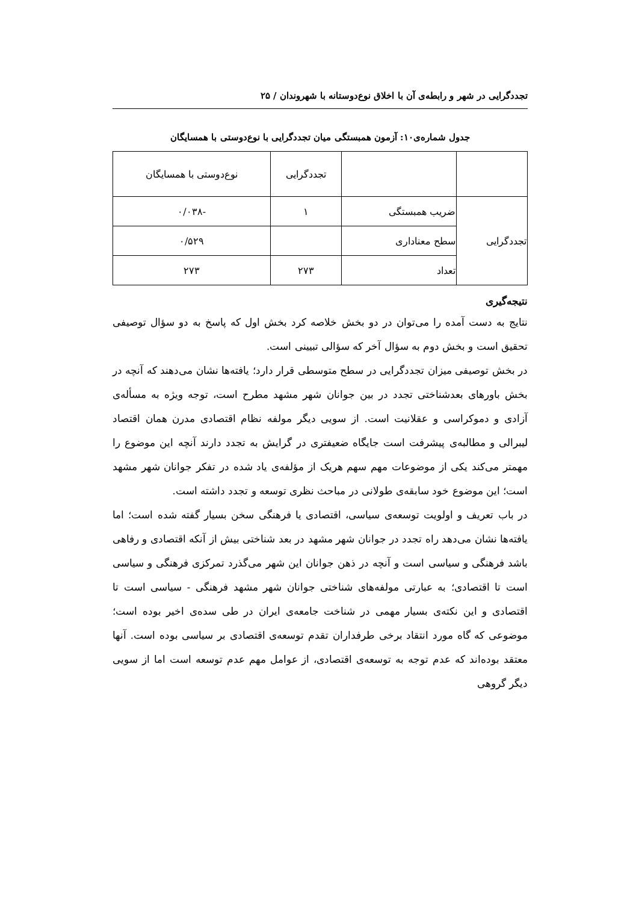تجددگرایی در شهر و رابطه‌ی آن با اخلاق نوع‌دوستانه با شهروندان / ۲۵
جدول شماره‌ی۱۰: آزمون همبستگی میان تجددگرایی با نوع‌دوستی با همسایگان
| | | تجددگرایی | نوع‌دوستی با همسایگان |
| تجددگرایی | ضریب همبستگی | ۱ | -۰/۰۳۸ |
| | سطح معناداری | | ۰/۵۲۹ |
| | تعداد | ۲۷۳ | ۲۷۳ |
نتیجه‌گیری
نتایج به دست آمده را می‌توان در دو بخش خلاصه کرد بخش اول که پاسخ به دو سؤال توصیفی تحقیق است و بخش دوم به سؤال آخر که سؤالی تبیینی است.
در بخش توصیفی میزان تجددگرایی در سطح متوسطی قرار دارد؛ یافته‌ها نشان می‌دهند که آنچه در بخش باورهای بعدشناختی تجدد در بین جوانان شهر مشهد مطرح است، توجه ویژه به مسأله‌ی آزادی و دموکراسی و عقلانیت است. از سویی دیگر مولفه نظام اقتصادی مدرن همان اقتصاد لیبرالی و مطالبه‌ی پیشرفت است جایگاه ضعیفتری در گرایش به تجدد دارند آنچه این موضوع را مهمتر می‌کند یکی از موضوعات مهم سهم هریک از مؤلفه‌ی یاد شده در تفکر جوانان شهر مشهد است؛ این موضوع خود سابقه‌ی طولانی در مباحث نظری توسعه و تجدد داشته است.
در باب تعریف و اولویت توسعه‌ی سیاسی، اقتصادی یا فرهنگی سخن بسیار گفته شده است؛ اما یافته‌ها نشان می‌دهد راه تجدد در جوانان شهر مشهد در بعد شناختی بیش از آنکه اقتصادی و رفاهی باشد فرهنگی و سیاسی است و آنچه در ذهن جوانان این شهر می‌گذرد تمرکزی فرهنگی و سیاسی است تا اقتصادی؛ به عبارتی مولفه‌های شناختی جوانان شهر مشهد فرهنگی - سیاسی است تا اقتصادی و این نکته‌ی بسیار مهمی در شناخت جامعه‌ی ایران در طی سده‌ی اخیر بوده است؛ موضوعی که گاه مورد انتقاد برخی طرفداران تقدم توسعه‌ی اقتصادی بر سیاسی بوده است. آنها معتقد بوده‌اند که عدم توجه به توسعه‌ی اقتصادی، از عوامل مهم عدم توسعه است اما از سویی دیگر گروهی